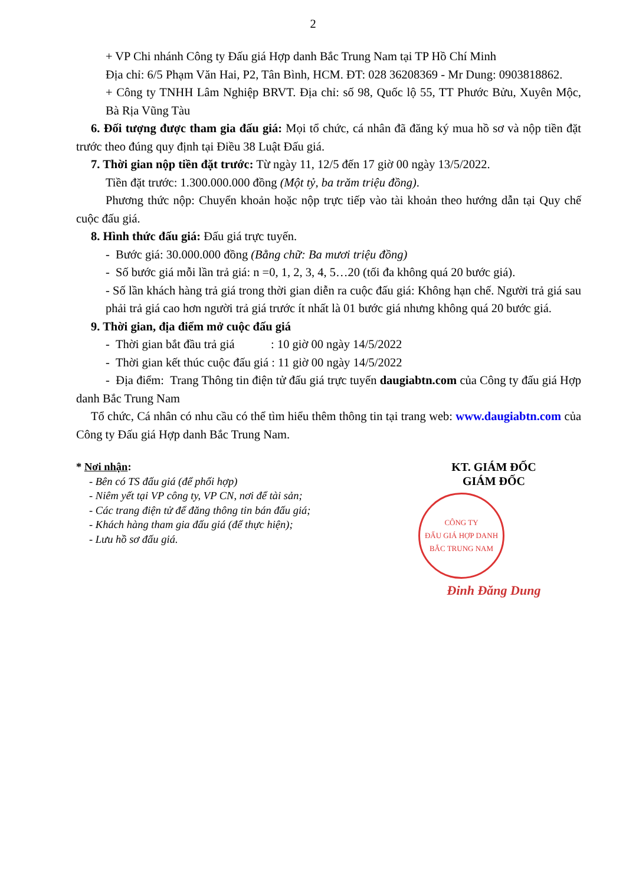2
+ VP Chi nhánh Công ty Đấu giá Hợp danh Bắc Trung Nam tại TP Hồ Chí Minh
Địa chỉ: 6/5 Phạm Văn Hai, P2, Tân Bình, HCM. ĐT: 028 36208369 - Mr Dung: 0903818862.
+ Công ty TNHH Lâm Nghiệp BRVT. Địa chỉ: số 98, Quốc lộ 55, TT Phước Bửu, Xuyên Mộc, Bà Rịa Vũng Tàu
6. Đối tượng được tham gia đấu giá: Mọi tổ chức, cá nhân đã đăng ký mua hồ sơ và nộp tiền đặt trước theo đúng quy định tại Điều 38 Luật Đấu giá.
7. Thời gian nộp tiền đặt trước: Từ ngày 11, 12/5 đến 17 giờ 00 ngày 13/5/2022.
Tiền đặt trước: 1.300.000.000 đồng (Một tỷ, ba trăm triệu đồng).
Phương thức nộp: Chuyển khoản hoặc nộp trực tiếp vào tài khoản theo hướng dẫn tại Quy chế cuộc đấu giá.
8. Hình thức đấu giá: Đấu giá trực tuyến.
- Bước giá: 30.000.000 đồng (Bằng chữ: Ba mươi triệu đồng)
- Số bước giá mỗi lần trả giá: n =0, 1, 2, 3, 4, 5…20 (tối đa không quá 20 bước giá).
- Số lần khách hàng trả giá trong thời gian diễn ra cuộc đấu giá: Không hạn chế. Người trả giá sau phải trả giá cao hơn người trả giá trước ít nhất là 01 bước giá nhưng không quá 20 bước giá.
9. Thời gian, địa điểm mở cuộc đấu giá
- Thời gian bắt đầu trả giá : 10 giờ 00 ngày 14/5/2022
- Thời gian kết thúc cuộc đấu giá : 11 giờ 00 ngày 14/5/2022
- Địa điểm: Trang Thông tin điện tử đấu giá trực tuyến daugiabtn.com của Công ty đấu giá Hợp danh Bắc Trung Nam
Tổ chức, Cá nhân có nhu cầu có thể tìm hiểu thêm thông tin tại trang web: www.daugiabtn.com của Công ty Đấu giá Hợp danh Bắc Trung Nam.
* Nơi nhận:
- Bên có TS đấu giá (để phối hợp)
- Niêm yết tại VP công ty, VP CN, nơi để tài sản;
- Các trang điện tử để đăng thông tin bán đấu giá;
- Khách hàng tham gia đấu giá (để thực hiện);
- Lưu hồ sơ đấu giá.
KT. GIÁM ĐỐC
GIÁM ĐỐC
CÔNG TY
ĐẤU GIÁ HỢP DANH
BẮC TRUNG NAM
Đinh Đăng Dung